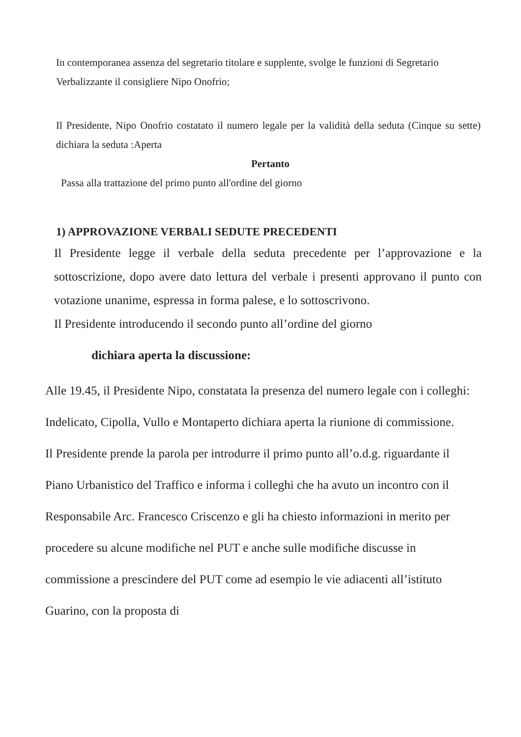In contemporanea assenza del segretario titolare e supplente, svolge le funzioni di Segretario Verbalizzante il consigliere Nipo Onofrio;
Il Presidente, Nipo Onofrio costatato il numero legale per la validità della seduta (Cinque su sette) dichiara la seduta :Aperta
Pertanto
Passa alla trattazione del primo punto all'ordine del giorno
1) APPROVAZIONE VERBALI SEDUTE PRECEDENTI
Il Presidente legge il verbale della seduta precedente per l’approvazione e la sottoscrizione, dopo avere dato lettura del verbale i presenti approvano il punto con votazione unanime, espressa in forma palese, e lo sottoscrivono.
Il Presidente introducendo il secondo punto all’ordine del giorno
dichiara aperta la discussione:
Alle 19.45, il Presidente Nipo, constatata la presenza del numero legale con i colleghi: Indelicato, Cipolla, Vullo e Montaperto dichiara aperta la riunione di commissione.
Il Presidente prende la parola per introdurre il primo punto all’o.d.g. riguardante il Piano Urbanistico del Traffico e informa i colleghi che ha avuto un incontro con il Responsabile Arc. Francesco Criscenzo e gli ha chiesto informazioni in merito per procedere su alcune modifiche nel PUT e anche sulle modifiche discusse in commissione a prescindere del PUT come ad esempio le vie adiacenti all’istituto Guarino, con la proposta di